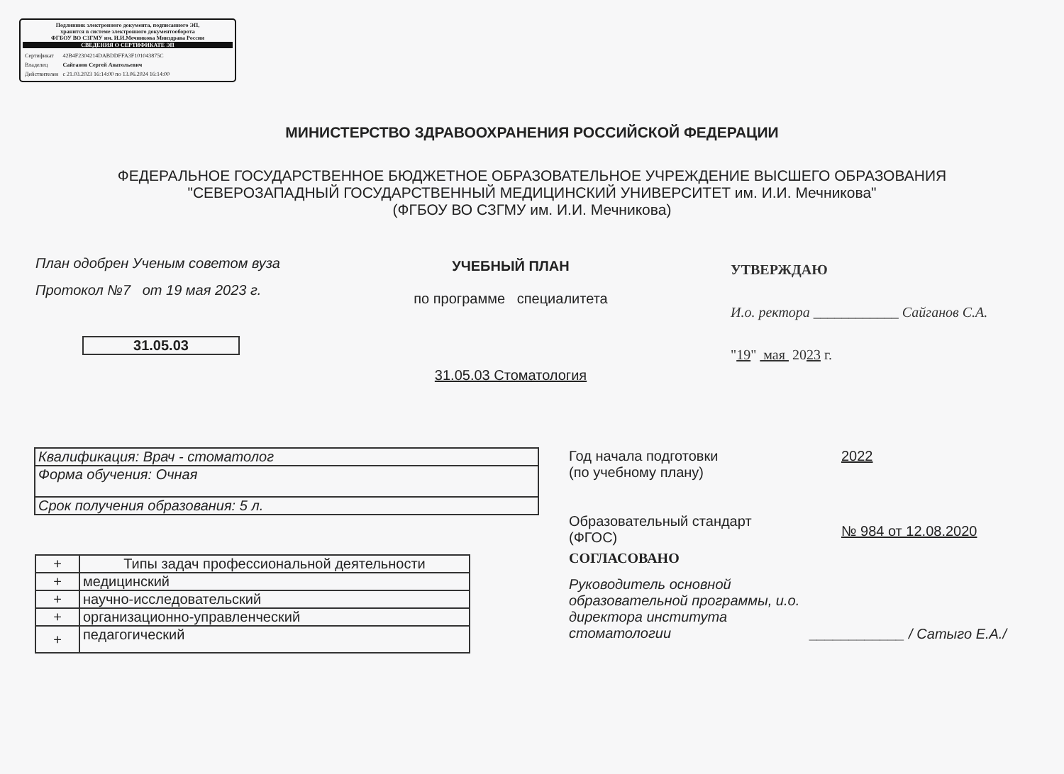Подлинник электронного документа, подписанного ЭП,
хранится в системе электронного документооборота
ФГБОУ ВО СЗГМУ им. И.И.Мечникова Минздрава России
СВЕДЕНИЯ О СЕРТИФИКАТЕ ЭП
| Сертификат | 42B4F2304214DABDDFFA3F101043875C |
| Владелец | Сайганов Сергей Анатольевич |
| Действителен | с 21.03.2023 16:14:00 по 13.06.2024 16:14:00 |
МИНИСТЕРСТВО ЗДРАВООХРАНЕНИЯ РОССИЙСКОЙ ФЕДЕРАЦИИ
ФЕДЕРАЛЬНОЕ ГОСУДАРСТВЕННОЕ БЮДЖЕТНОЕ ОБРАЗОВАТЕЛЬНОЕ УЧРЕЖДЕНИЕ ВЫСШЕГО ОБРАЗОВАНИЯ
"СЕВЕРОЗАПАДНЫЙ ГОСУДАРСТВЕННЫЙ МЕДИЦИНСКИЙ УНИВЕРСИТЕТ им. И.И. Мечникова"
(ФГБОУ ВО СЗГМУ им. И.И. Мечникова)
План одобрен Ученым советом вуза
Протокол №7 от 19 мая 2023 г.
УЧЕБНЫЙ ПЛАН
по программе специалитета
УТВЕРЖДАЮ
И.о. ректора ____________ Сайганов С.А.
"19" мая 2023 г.
31.05.03
31.05.03 Стоматология
| Квалификация: Врач - стоматолог |
| Формa обучения: Очная |
| Срок получения образования: 5 л. |
| + | Типы задач профессиональной деятельности |
| + | медицинский |
| + | научно-исследовательский |
| + | организационно-управленческий |
| + | педагогический |
Год начала подготовки
(по учебному плану)
2022
Образовательный стандарт
(ФГОС)
№ 984 от 12.08.2020
СОГЛАСОВАНО
Руководитель основной образовательной программы, и.о. директора института стоматологии
____________ / Сатыго Е.А./